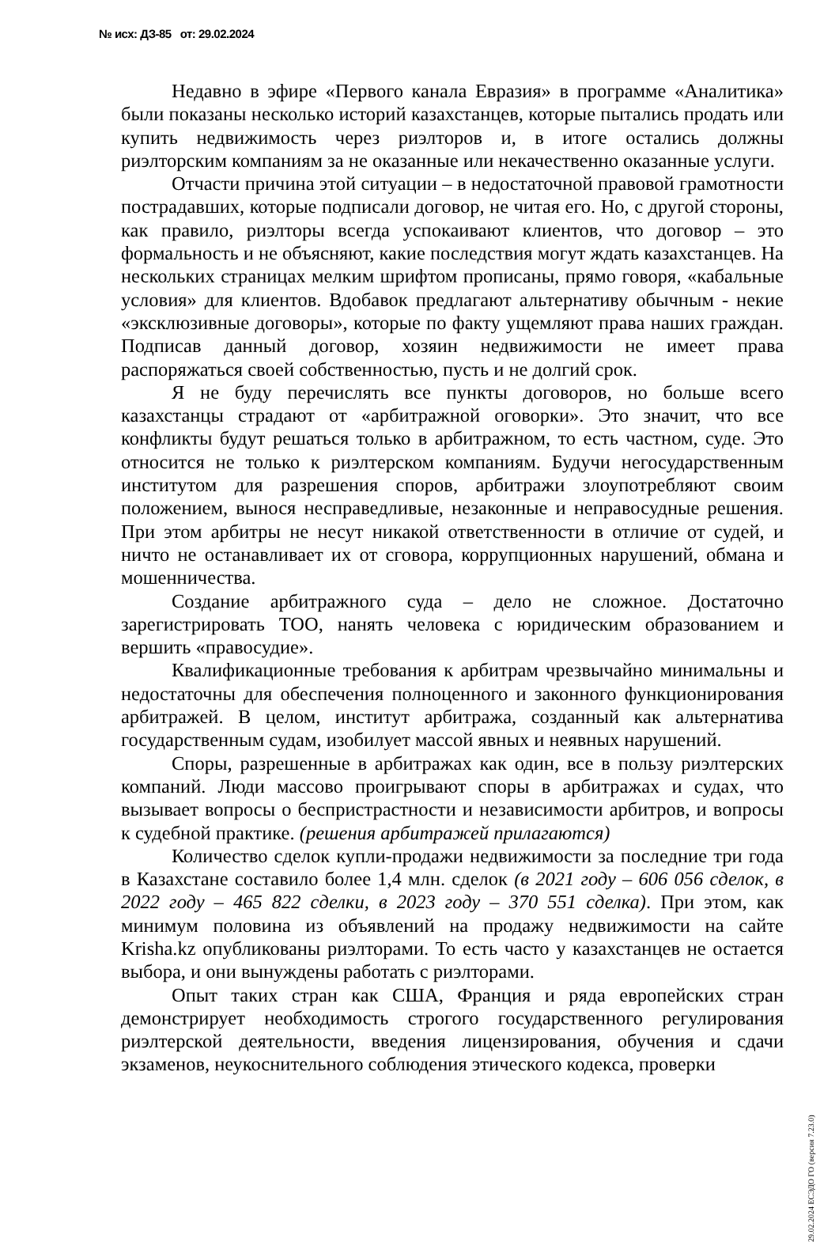№ исх: ДЗ-85 от: 29.02.2024
Недавно в эфире «Первого канала Евразия» в программе «Аналитика» были показаны несколько историй казахстанцев, которые пытались продать или купить недвижимость через риэлторов и, в итоге остались должны риэлторским компаниям за не оказанные или некачественно оказанные услуги.
Отчасти причина этой ситуации – в недостаточной правовой грамотности пострадавших, которые подписали договор, не читая его. Но, с другой стороны, как правило, риэлторы всегда успокаивают клиентов, что договор – это формальность и не объясняют, какие последствия могут ждать казахстанцев. На нескольких страницах мелким шрифтом прописаны, прямо говоря, «кабальные условия» для клиентов. Вдобавок предлагают альтернативу обычным - некие «эксклюзивные договоры», которые по факту ущемляют права наших граждан. Подписав данный договор, хозяин недвижимости не имеет права распоряжаться своей собственностью, пусть и не долгий срок.
Я не буду перечислять все пункты договоров, но больше всего казахстанцы страдают от «арбитражной оговорки». Это значит, что все конфликты будут решаться только в арбитражном, то есть частном, суде. Это относится не только к риэлтерском компаниям. Будучи негосударственным институтом для разрешения споров, арбитражи злоупотребляют своим положением, вынося несправедливые, незаконные и неправосудные решения. При этом арбитры не несут никакой ответственности в отличие от судей, и ничто не останавливает их от сговора, коррупционных нарушений, обмана и мошенничества.
Создание арбитражного суда – дело не сложное. Достаточно зарегистрировать ТОО, нанять человека с юридическим образованием и вершить «правосудие».
Квалификационные требования к арбитрам чрезвычайно минимальны и недостаточны для обеспечения полноценного и законного функционирования арбитражей. В целом, институт арбитража, созданный как альтернатива государственным судам, изобилует массой явных и неявных нарушений.
Споры, разрешенные в арбитражах как один, все в пользу риэлтерских компаний. Люди массово проигрывают споры в арбитражах и судах, что вызывает вопросы о беспристрастности и независимости арбитров, и вопросы к судебной практике. (решения арбитражей прилагаются)
Количество сделок купли-продажи недвижимости за последние три года в Казахстане составило более 1,4 млн. сделок (в 2021 году – 606 056 сделок, в 2022 году – 465 822 сделки, в 2023 году – 370 551 сделка). При этом, как минимум половина из объявлений на продажу недвижимости на сайте Krisha.kz опубликованы риэлторами. То есть часто у казахстанцев не остается выбора, и они вынуждены работать с риэлторами.
Опыт таких стран как США, Франция и ряда европейских стран демонстрирует необходимость строгого государственного регулирования риэлтерской деятельности, введения лицензирования, обучения и сдачи экзаменов, неукоснительного соблюдения этического кодекса, проверки
29.02.2024 ЕСЭДО ГО (версия 7.23.0)